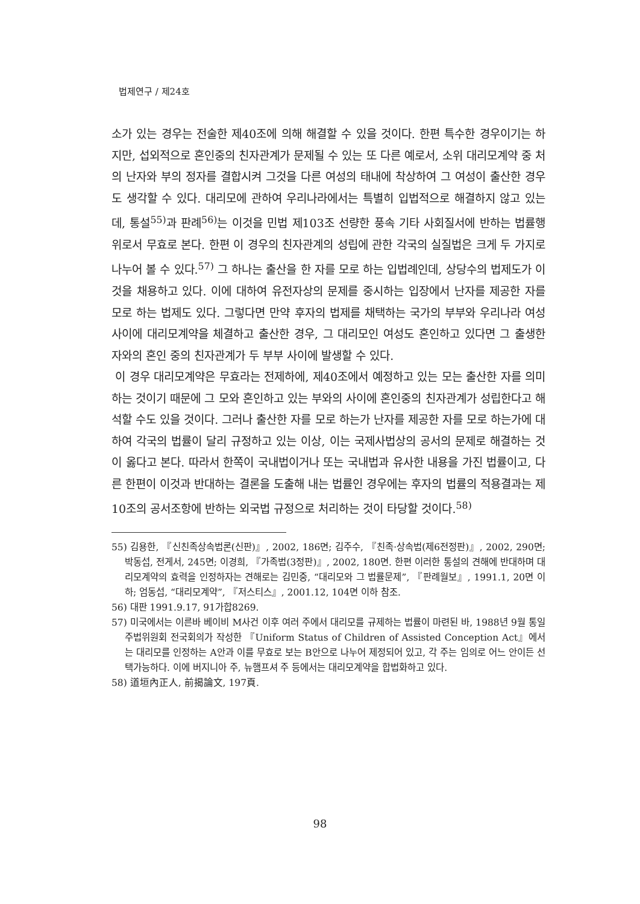법제연구 / 제24호
소가 있는 경우는 전술한 제40조에 의해 해결할 수 있을 것이다. 한편 특수한 경우이기는 하지만, 섭외적으로 혼인중의 친자관계가 문제될 수 있는 또 다른 예로서, 소위 대리모계약 중 처의 난자와 부의 정자를 결합시켜 그것을 다른 여성의 태내에 착상하여 그 여성이 출산한 경우도 생각할 수 있다. 대리모에 관하여 우리나라에서는 특별히 입법적으로 해결하지 않고 있는데, 통설<sup>55)</sup>과 판례<sup>56)</sup>는 이것을 민법 제103조 선량한 풍속 기타 사회질서에 반하는 법률행위로서 무효로 본다. 한편 이 경우의 친자관계의 성립에 관한 각국의 실질법은 크게 두 가지로 나누어 볼 수 있다.<sup>57)</sup> 그 하나는 출산을 한 자를 모로 하는 입법례인데, 상당수의 법제도가 이것을 채용하고 있다. 이에 대하여 유전자상의 문제를 중시하는 입장에서 난자를 제공한 자를 모로 하는 법제도 있다. 그렇다면 만약 후자의 법제를 채택하는 국가의 부부와 우리나라 여성 사이에 대리모계약을 체결하고 출산한 경우, 그 대리모인 여성도 혼인하고 있다면 그 출생한 자와의 혼인 중의 친자관계가 두 부부 사이에 발생할 수 있다.
이 경우 대리모계약은 무효라는 전제하에, 제40조에서 예정하고 있는 모는 출산한 자를 의미하는 것이기 때문에 그 모와 혼인하고 있는 부와의 사이에 혼인중의 친자관계가 성립한다고 해석할 수도 있을 것이다. 그러나 출산한 자를 모로 하는가 난자를 제공한 자를 모로 하는가에 대하여 각국의 법률이 달리 규정하고 있는 이상, 이는 국제사법상의 공서의 문제로 해결하는 것이 옳다고 본다. 따라서 한쪽이 국내법이거나 또는 국내법과 유사한 내용을 가진 법률이고, 다른 한편이 이것과 반대하는 결론을 도출해 내는 법률인 경우에는 후자의 법률의 적용결과는 제10조의 공서조항에 반하는 외국법 규정으로 처리하는 것이 타당할 것이다.<sup>58)</sup>
55) 김용한, 『신친족상속법론(신판)』, 2002, 186면; 김주수, 『친족·상속법(제6전정판)』, 2002, 290면; 박동섭, 전게서, 245면; 이경희, 『가족법(3정판)』, 2002, 180면. 한편 이러한 통설의 견해에 반대하며 대리모계약의 효력을 인정하자는 견해로는 김민중, “대리모와 그 법률문제”, 『판례월보』, 1991.1, 20면 이하; 엄동섭, “대리모계약”, 『저스티스』, 2001.12, 104면 이하 참조.
56) 대판 1991.9.17, 91가합8269.
57) 미국에서는 이른바 베이비 M사건 이후 여러 주에서 대리모를 규제하는 법률이 마련된 바, 1988년 9월 통일주법위원회 전국회의가 작성한 『Uniform Status of Children of Assisted Conception Act』에서는 대리모를 인정하는 A안과 이를 무효로 보는 B안으로 나누어 제정되어 있고, 각 주는 임의로 어느 안이든 선택가능하다. 이에 버지니아 주, 뉴햄프셔 주 등에서는 대리모계약을 합법화하고 있다.
58) 道垣內正人, 前揭論文, 197頁.
98